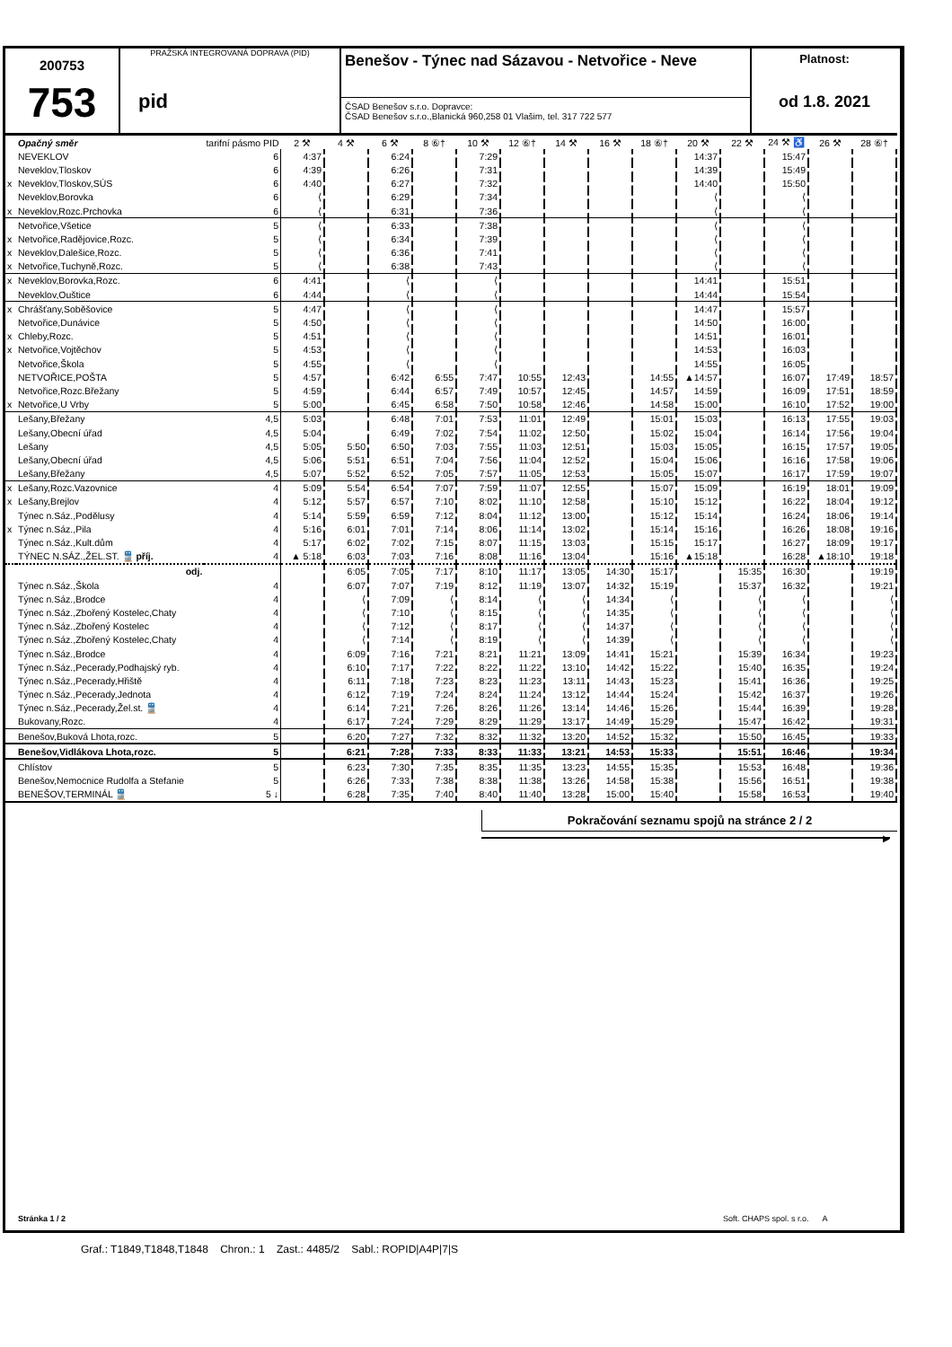200753
753
PRAŽSKÁ INTEGROVANÁ DOPRAVA (PID)
pid
Benešov - Týnec nad Sázavou - Netvořice - Neve
ČSAD Benešov s.r.o. Dopravce:
ČSAD Benešov s.r.o.,Blanická 960,258 01 Vlašim, tel. 317 722 577
Platnost:
od 1.8. 2021
| | Opačný směr | tarifní pásmo PID | 2 ⚒ | 4 ⚒ | 6 ⚒ | 8 ⑥† | 10 ⚒ | 12 ⑥† | 14 ⚒ | 16 ⚒ | 18 ⑥† | 20 ⚒ | 22 ⚒ | 24 ⚒ ♿ | 26 ⚒ | 28 ⑥† |
| --- | --- | --- | --- | --- | --- | --- | --- | --- | --- | --- | --- | --- | --- | --- | --- | --- |
| | NEVEKLOV | 6 | 4:37 | | 6:24 | | 7:29 | | | | | 14:37 | | 15:47 | | |
| | Neveklov,Tloskov | 6 | 4:39 | | 6:26 | | 7:31 | | | | | 14:39 | | 15:49 | | |
| x | Neveklov,Tloskov,SÚS | 6 | 4:40 | | 6:27 | | 7:32 | | | | | 14:40 | | 15:50 | | |
| | Neveklov,Borovka | 6 | ⟨ | | 6:29 | | 7:34 | | | | | ⟨ | | ⟨ | | |
| x | Neveklov,Rozc.Prchovka | 6 | ⟨ | | 6:31 | | 7:36 | | | | | ⟨ | | ⟨ | | |
| | Netvořice,Všetice | 5 | ⟨ | | 6:33 | | 7:38 | | | | | ⟨ | | ⟨ | | |
| x | Netvořice,Radějovice,Rozc. | 5 | ⟨ | | 6:34 | | 7:39 | | | | | ⟨ | | ⟨ | | |
| x | Neveklov,Dalešice,Rozc. | 5 | ⟨ | | 6:36 | | 7:41 | | | | | ⟨ | | ⟨ | | |
| x | Netvořice,Tuchyně,Rozc. | 5 | ⟨ | | 6:38 | | 7:43 | | | | | ⟨ | | ⟨ | | |
| x | Neveklov,Borovka,Rozc. | 6 | 4:41 | | ⟨ | | ⟨ | | | | | 14:41 | | 15:51 | | |
| | Neveklov,Ouštice | 6 | 4:44 | | ⟨ | | ⟨ | | | | | 14:44 | | 15:54 | | |
| x | Chrášťany,Soběšovice | 5 | 4:47 | | ⟨ | | ⟨ | | | | | 14:47 | | 15:57 | | |
| | Netvořice,Dunávice | 5 | 4:50 | | ⟨ | | ⟨ | | | | | 14:50 | | 16:00 | | |
| x | Chleby,Rozc. | 5 | 4:51 | | ⟨ | | ⟨ | | | | | 14:51 | | 16:01 | | |
| x | Netvořice,Vojtěchov | 5 | 4:53 | | ⟨ | | ⟨ | | | | | 14:53 | | 16:03 | | |
| | Netvořice,Škola | 5 | 4:55 | | ⟨ | | ⟨ | | | | | 14:55 | | 16:05 | | |
| | NETVOŘICE,POŠTA | 5 | 4:57 | | 6:42 | 6:55 | 7:47 | 10:55 | 12:43 | | 14:55 | ▲14:57 | | 16:07 | 17:49 | 18:57 |
| | Netvořice,Rozc.Břežany | 5 | 4:59 | | 6:44 | 6:57 | 7:49 | 10:57 | 12:45 | | 14:57 | 14:59 | | 16:09 | 17:51 | 18:59 |
| x | Netvořice,U Vrby | 5 | 5:00 | | 6:45 | 6:58 | 7:50 | 10:58 | 12:46 | | 14:58 | 15:00 | | 16:10 | 17:52 | 19:00 |
| | Lešany,Břežany | 4,5 | 5:03 | | 6:48 | 7:01 | 7:53 | 11:01 | 12:49 | | 15:01 | 15:03 | | 16:13 | 17:55 | 19:03 |
| | Lešany,Obecní úřad | 4,5 | 5:04 | | 6:49 | 7:02 | 7:54 | 11:02 | 12:50 | | 15:02 | 15:04 | | 16:14 | 17:56 | 19:04 |
| | Lešany | 4,5 | 5:05 | 5:50 | 6:50 | 7:03 | 7:55 | 11:03 | 12:51 | | 15:03 | 15:05 | | 16:15 | 17:57 | 19:05 |
| | Lešany,Obecní úřad | 4,5 | 5:06 | 5:51 | 6:51 | 7:04 | 7:56 | 11:04 | 12:52 | | 15:04 | 15:06 | | 16:16 | 17:58 | 19:06 |
| | Lešany,Břežany | 4,5 | 5:07 | 5:52 | 6:52 | 7:05 | 7:57 | 11:05 | 12:53 | | 15:05 | 15:07 | | 16:17 | 17:59 | 19:07 |
| x | Lešany,Rozc.Vazovnice | 4 | 5:09 | 5:54 | 6:54 | 7:07 | 7:59 | 11:07 | 12:55 | | 15:07 | 15:09 | | 16:19 | 18:01 | 19:09 |
| x | Lešany,Brejlov | 4 | 5:12 | 5:57 | 6:57 | 7:10 | 8:02 | 11:10 | 12:58 | | 15:10 | 15:12 | | 16:22 | 18:04 | 19:12 |
| | Týnec n.Sáz.,Podělusy | 4 | 5:14 | 5:59 | 6:59 | 7:12 | 8:04 | 11:12 | 13:00 | | 15:12 | 15:14 | | 16:24 | 18:06 | 19:14 |
| x | Týnec n.Sáz.,Pila | 4 | 5:16 | 6:01 | 7:01 | 7:14 | 8:06 | 11:14 | 13:02 | | 15:14 | 15:16 | | 16:26 | 18:08 | 19:16 |
| | Týnec n.Sáz.,Kult.dům | 4 | 5:17 | 6:02 | 7:02 | 7:15 | 8:07 | 11:15 | 13:03 | | 15:15 | 15:17 | | 16:27 | 18:09 | 19:17 |
| | TÝNEC N.SÁZ.,ŽEL.ST. 🚆 příj. | 4 | ▲ 5:18 | 6:03 | 7:03 | 7:16 | 8:08 | 11:16 | 13:04 | | 15:16 | ▲15:18 | | 16:28 | ▲18:10 | 19:18 |
| | odj. | | | 6:05 | 7:05 | 7:17 | 8:10 | 11:17 | 13:05 | 14:30 | 15:17 | | 15:35 | 16:30 | | 19:19 |
| | Týnec n.Sáz.,Škola | 4 | | 6:07 | 7:07 | 7:19 | 8:12 | 11:19 | 13:07 | 14:32 | 15:19 | | 15:37 | 16:32 | | 19:21 |
| | Týnec n.Sáz.,Brodce | 4 | | ⟨ | 7:09 | ⟨ | 8:14 | ⟨ | ⟨ | 14:34 | ⟨ | | ⟨ | ⟨ | | ⟨ |
| | Týnec n.Sáz.,Zbořený Kostelec,Chaty | 4 | | ⟨ | 7:10 | ⟨ | 8:15 | ⟨ | ⟨ | 14:35 | ⟨ | | ⟨ | ⟨ | | ⟨ |
| | Týnec n.Sáz.,Zbořený Kostelec | 4 | | ⟨ | 7:12 | ⟨ | 8:17 | ⟨ | ⟨ | 14:37 | ⟨ | | ⟨ | ⟨ | | ⟨ |
| | Týnec n.Sáz.,Zbořený Kostelec,Chaty | 4 | | ⟨ | 7:14 | ⟨ | 8:19 | ⟨ | ⟨ | 14:39 | ⟨ | | ⟨ | ⟨ | | ⟨ |
| | Týnec n.Sáz.,Brodce | 4 | | 6:09 | 7:16 | 7:21 | 8:21 | 11:21 | 13:09 | 14:41 | 15:21 | | 15:39 | 16:34 | | 19:23 |
| | Týnec n.Sáz.,Pecerady,Podhajský ryb. | 4 | | 6:10 | 7:17 | 7:22 | 8:22 | 11:22 | 13:10 | 14:42 | 15:22 | | 15:40 | 16:35 | | 19:24 |
| | Týnec n.Sáz.,Pecerady,Hřiště | 4 | | 6:11 | 7:18 | 7:23 | 8:23 | 11:23 | 13:11 | 14:43 | 15:23 | | 15:41 | 16:36 | | 19:25 |
| | Týnec n.Sáz.,Pecerady,Jednota | 4 | | 6:12 | 7:19 | 7:24 | 8:24 | 11:24 | 13:12 | 14:44 | 15:24 | | 15:42 | 16:37 | | 19:26 |
| | Týnec n.Sáz.,Pecerady,Žel.st. 🚆 | 4 | | 6:14 | 7:21 | 7:26 | 8:26 | 11:26 | 13:14 | 14:46 | 15:26 | | 15:44 | 16:39 | | 19:28 |
| | Bukovany,Rozc. | 4 | | 6:17 | 7:24 | 7:29 | 8:29 | 11:29 | 13:17 | 14:49 | 15:29 | | 15:47 | 16:42 | | 19:31 |
| | Benešov,Buková Lhota,rozc. | 5 | | 6:20 | 7:27 | 7:32 | 8:32 | 11:32 | 13:20 | 14:52 | 15:32 | | 15:50 | 16:45 | | 19:33 |
| | Benešov,Vidlákova Lhota,rozc. | 5 | | 6:21 | 7:28 | 7:33 | 8:33 | 11:33 | 13:21 | 14:53 | 15:33 | | 15:51 | 16:46 | | 19:34 |
| | Chlístov | 5 | | 6:23 | 7:30 | 7:35 | 8:35 | 11:35 | 13:23 | 14:55 | 15:35 | | 15:53 | 16:48 | | 19:36 |
| | Benešov,Nemocnice Rudolfa a Stefanie | 5 | | 6:26 | 7:33 | 7:38 | 8:38 | 11:38 | 13:26 | 14:58 | 15:38 | | 15:56 | 16:51 | | 19:38 |
| | BENEŠOV,TERMINÁL 🚆 | 5 ↓ | | 6:28 | 7:35 | 7:40 | 8:40 | 11:40 | 13:28 | 15:00 | 15:40 | | 15:58 | 16:53 | | 19:40 |
Pokračování seznamu spojů na stránce 2 / 2
▶
Stránka 1 / 2
Soft. CHAPS spol. s r.o. A
Graf.: T1849,T1848,T1848 Chron.: 1 Zast.: 4485/2 Sabl.: ROPID|A4P|7|S